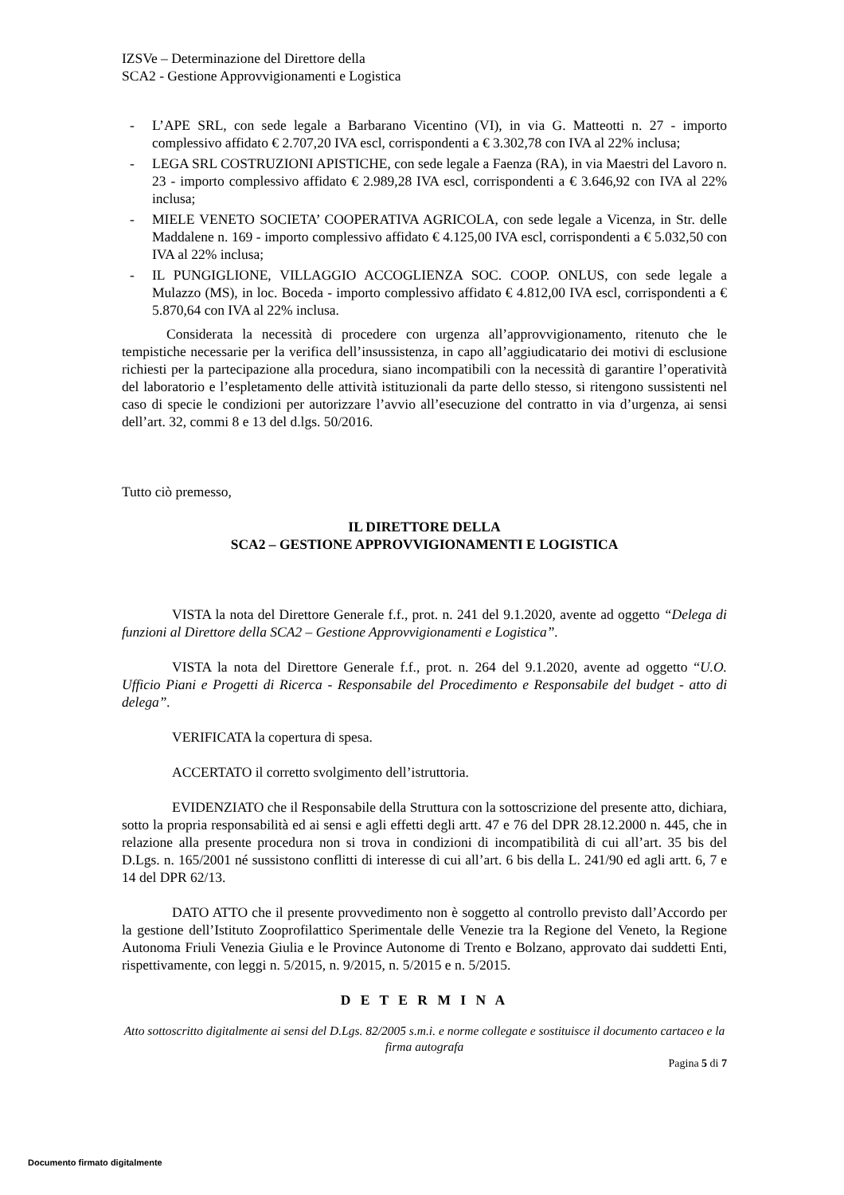IZSVe – Determinazione del Direttore della
SCA2 - Gestione Approvvigionamenti e Logistica
- L’APE SRL, con sede legale a Barbarano Vicentino (VI), in via G. Matteotti n. 27 - importo complessivo affidato € 2.707,20 IVA escl, corrispondenti a € 3.302,78 con IVA al 22% inclusa;
- LEGA SRL COSTRUZIONI APISTICHE, con sede legale a Faenza (RA), in via Maestri del Lavoro n. 23 - importo complessivo affidato € 2.989,28 IVA escl, corrispondenti a € 3.646,92 con IVA al 22% inclusa;
- MIELE VENETO SOCIETA’ COOPERATIVA AGRICOLA, con sede legale a Vicenza, in Str. delle Maddalene n. 169 - importo complessivo affidato € 4.125,00 IVA escl, corrispondenti a € 5.032,50 con IVA al 22% inclusa;
- IL PUNGIGLIONE, VILLAGGIO ACCOGLIENZA SOC. COOP. ONLUS, con sede legale a Mulazzo (MS), in loc. Boceda - importo complessivo affidato € 4.812,00 IVA escl, corrispondenti a € 5.870,64 con IVA al 22% inclusa.
Considerata la necessità di procedere con urgenza all’approvvigionamento, ritenuto che le tempistiche necessarie per la verifica dell’insussistenza, in capo all’aggiudicatario dei motivi di esclusione richiesti per la partecipazione alla procedura, siano incompatibili con la necessità di garantire l’operatività del laboratorio e l’espletamento delle attività istituzionali da parte dello stesso, si ritengono sussistenti nel caso di specie le condizioni per autorizzare l’avvio all’esecuzione del contratto in via d’urgenza, ai sensi dell’art. 32, commi 8 e 13 del d.lgs. 50/2016.
Tutto ciò premesso,
IL DIRETTORE DELLA
SCA2 – GESTIONE APPROVVIGIONAMENTI E LOGISTICA
VISTA la nota del Direttore Generale f.f., prot. n. 241 del 9.1.2020, avente ad oggetto “Delega di funzioni al Direttore della SCA2 – Gestione Approvvigionamenti e Logistica”.
VISTA la nota del Direttore Generale f.f., prot. n. 264 del 9.1.2020, avente ad oggetto “U.O. Ufficio Piani e Progetti di Ricerca - Responsabile del Procedimento e Responsabile del budget - atto di delega”.
VERIFICATA la copertura di spesa.
ACCERTATO il corretto svolgimento dell’istruttoria.
EVIDENZIATO che il Responsabile della Struttura con la sottoscrizione del presente atto, dichiara, sotto la propria responsabilità ed ai sensi e agli effetti degli artt. 47 e 76 del DPR 28.12.2000 n. 445, che in relazione alla presente procedura non si trova in condizioni di incompatibilità di cui all’art. 35 bis del D.Lgs. n. 165/2001 né sussistono conflitti di interesse di cui all’art. 6 bis della L. 241/90 ed agli artt. 6, 7 e 14 del DPR 62/13.
DATO ATTO che il presente provvedimento non è soggetto al controllo previsto dall’Accordo per la gestione dell’Istituto Zooprofilattico Sperimentale delle Venezie tra la Regione del Veneto, la Regione Autonoma Friuli Venezia Giulia e le Province Autonome di Trento e Bolzano, approvato dai suddetti Enti, rispettivamente, con leggi n. 5/2015, n. 9/2015, n. 5/2015 e n. 5/2015.
D E T E R M I N A
Atto sottoscritto digitalmente ai sensi del D.Lgs. 82/2005 s.m.i. e norme collegate e sostituisce il documento cartaceo e la firma autografa
Pagina 5 di 7
Documento firmato digitalmente